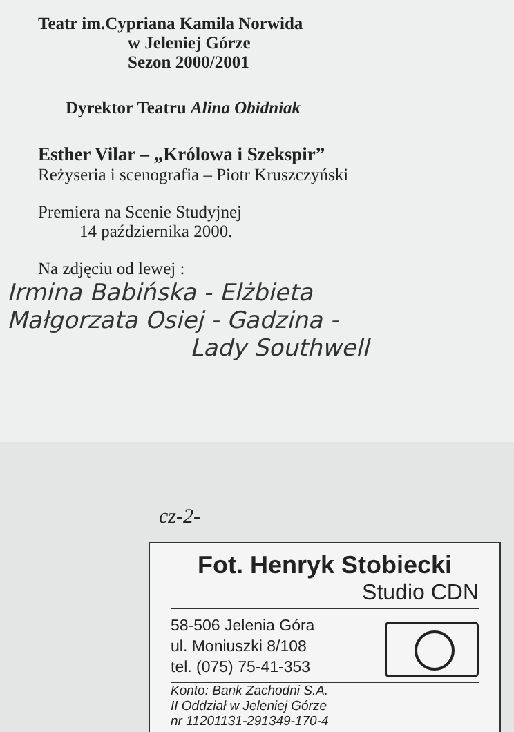Teatr im.Cypriana Kamila Norwida
w Jeleniej Górze
Sezon 2000/2001
Dyrektor Teatru Alina Obidniak
Esther Vilar – „Królowa i Szekspir”
Reżyseria i scenografia – Piotr Kruszczyński
Premiera na Scenie Studyjnej
14 października 2000.
Na zdjęciu od lewej :
Irmina Babińska - Elżbieta
Małgorzata Osiej - Gadzina -
Lady Southwell
cz-2-
Fot. Henryk Stobiecki
Studio CDN
58-506 Jelenia Góra
ul. Moniuszki 8/108
tel. (075) 75-41-353
Konto: Bank Zachodni S.A.
II Oddział w Jeleniej Górze
nr 11201131-291349-170-4